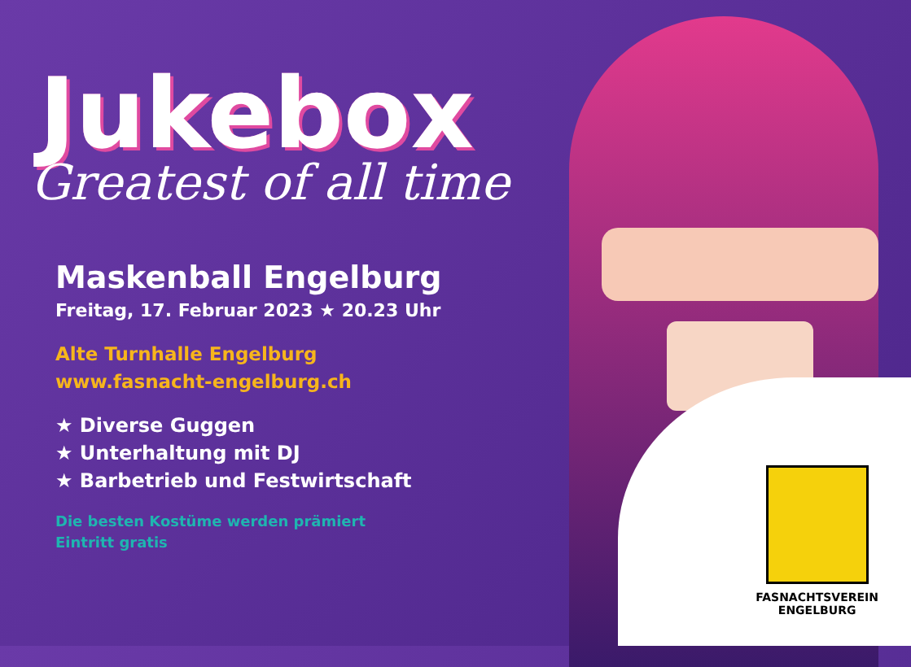Jukebox
Greatest of all time
Maskenball Engelburg
Freitag, 17. Februar 2023 ★ 20.23 Uhr
Alte Turnhalle Engelburg
www.fasnacht-engelburg.ch
★ Diverse Guggen
★ Unterhaltung mit DJ
★ Barbetrieb und Festwirtschaft
Die besten Kostüme werden prämiert
Eintritt gratis
FASNACHTSVEREIN
ENGELBURG